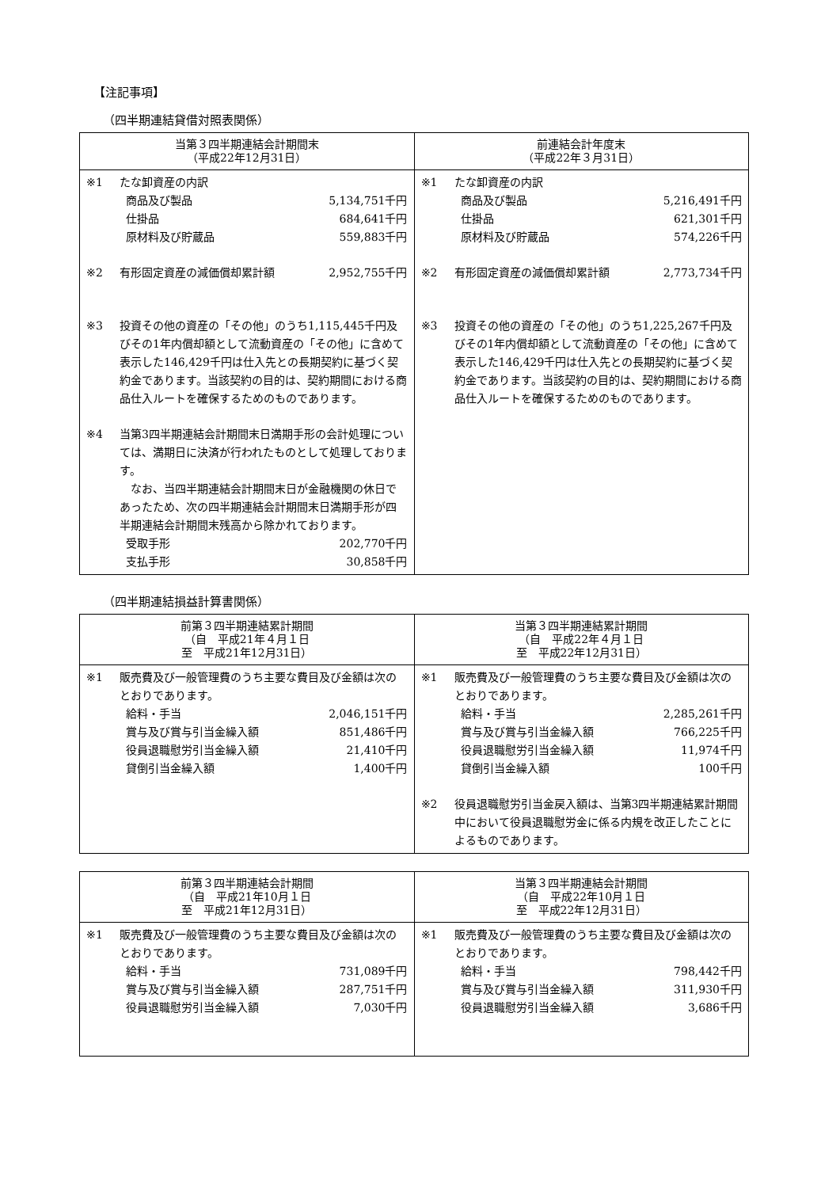【注記事項】
（四半期連結貸借対照表関係）
| 当第３四半期連結会計期間末 （平成22年12月31日） | 前連結会計年度末 （平成22年３月31日） |
| --- | --- |
| ※1 たな卸資産の内訳 商品及び製品 5,134,751千円 仕掛品 684,641千円 原材料及び貯蔵品 559,883千円 ※2 有形固定資産の減価償却累計額 2,952,755千円 ※3 投資その他の資産の「その他」のうち1,115,445千円及びその1年内償却額として流動資産の「その他」に含めて表示した146,429千円は仕入先との長期契約に基づく契約金であります。当該契約の目的は、契約期間における商品仕入ルートを確保するためのものであります。 ※4 当第3四半期連結会計期間末日満期手形の会計処理については、満期日に決済が行われたものとして処理しております。 なお、当四半期連結会計期間末日が金融機関の休日であったため、次の四半期連結会計期間末日満期手形が四半期連結会計期間末残高から除かれております。 受取手形 202,770千円 支払手形 30,858千円 | ※1 たな卸資産の内訳 商品及び製品 5,216,491千円 仕掛品 621,301千円 原材料及び貯蔵品 574,226千円 ※2 有形固定資産の減価償却累計額 2,773,734千円 ※3 投資その他の資産の「その他」のうち1,225,267千円及びその1年内償却額として流動資産の「その他」に含めて表示した146,429千円は仕入先との長期契約に基づく契約金であります。当該契約の目的は、契約期間における商品仕入ルートを確保するためのものであります。 |
（四半期連結損益計算書関係）
| 前第３四半期連結累計期間 （自 平成21年４月１日 至 平成21年12月31日） | 当第３四半期連結累計期間 （自 平成22年４月１日 至 平成22年12月31日） |
| --- | --- |
| ※1 販売費及び一般管理費のうち主要な費目及び金額は次のとおりであります。 給料・手当 2,046,151千円 賞与及び賞与引当金繰入額 851,486千円 役員退職慰労引当金繰入額 21,410千円 貸倒引当金繰入額 1,400千円 | ※1 販売費及び一般管理費のうち主要な費目及び金額は次のとおりであります。 給料・手当 2,285,261千円 賞与及び賞与引当金繰入額 766,225千円 役員退職慰労引当金繰入額 11,974千円 貸倒引当金繰入額 100千円 ※2 役員退職慰労引当金戻入額は、当第3四半期連結累計期間中において役員退職慰労金に係る内規を改正したことによるものであります。 |
| 前第３四半期連結会計期間 （自 平成21年10月１日 至 平成21年12月31日） | 当第３四半期連結会計期間 （自 平成22年10月１日 至 平成22年12月31日） |
| --- | --- |
| ※1 販売費及び一般管理費のうち主要な費目及び金額は次のとおりであります。 給料・手当 731,089千円 賞与及び賞与引当金繰入額 287,751千円 役員退職慰労引当金繰入額 7,030千円 | ※1 販売費及び一般管理費のうち主要な費目及び金額は次のとおりであります。 給料・手当 798,442千円 賞与及び賞与引当金繰入額 311,930千円 役員退職慰労引当金繰入額 3,686千円 |